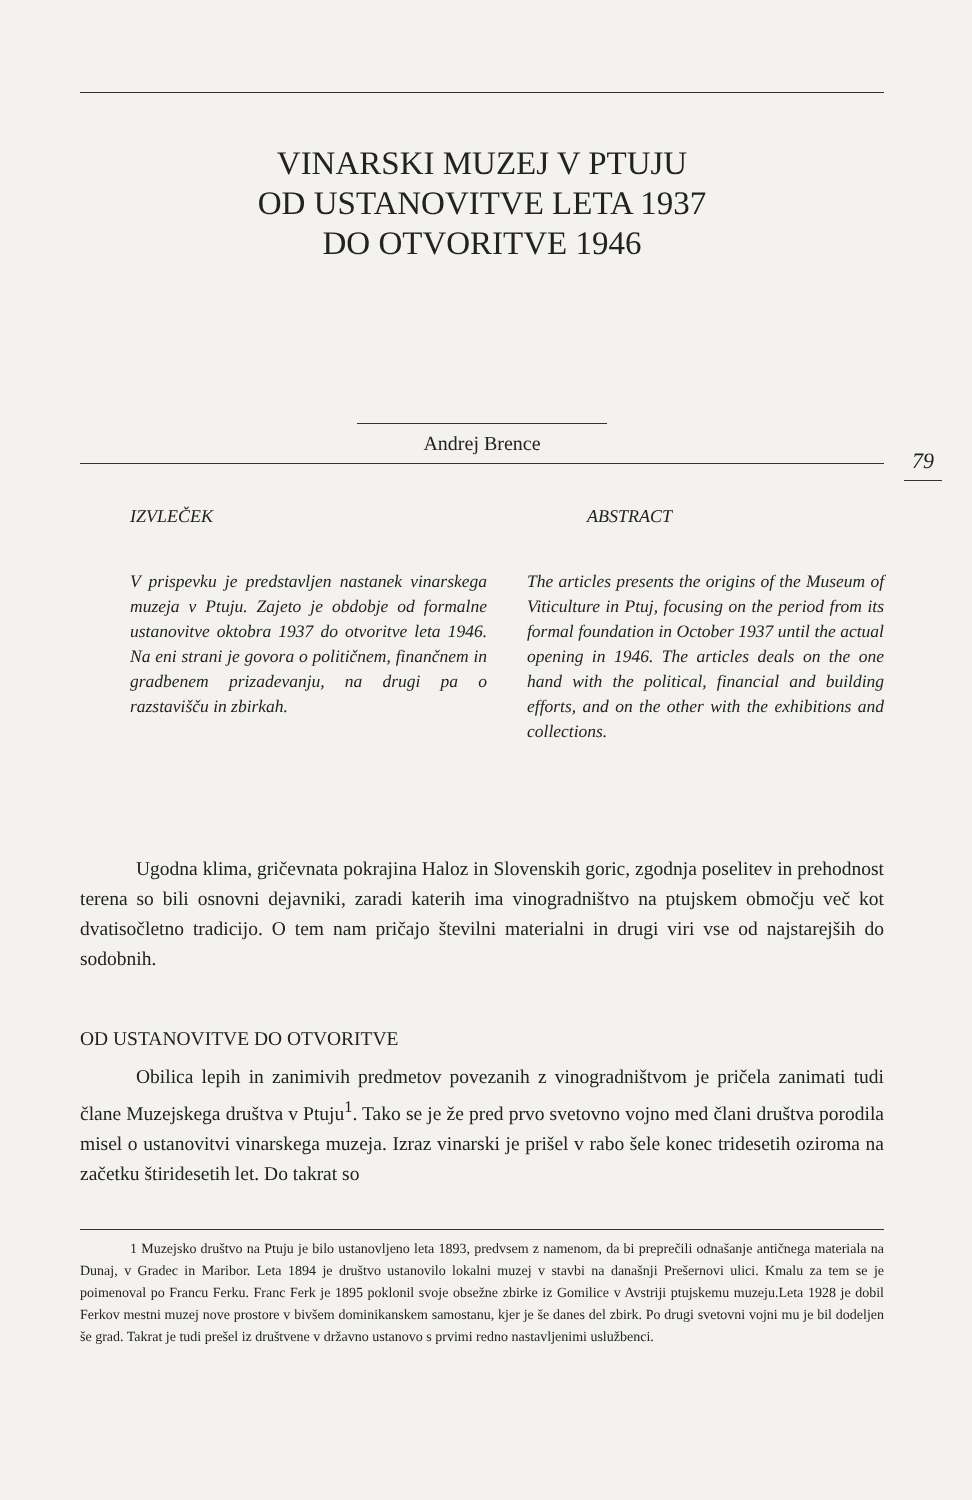VINARSKI MUZEJ V PTUJU
OD USTANOVITVE LETA 1937
DO OTVORITVE 1946
Andrej Brence
79
IZVLEČEK
V prispevku je predstavljen nastanek vinarskega muzeja v Ptuju. Zajeto je obdobje od formalne ustanovitve oktobra 1937 do otvoritve leta 1946. Na eni strani je govora o političnem, finančnem in gradbenem prizadevanju, na drugi pa o razstavišču in zbirkah.
ABSTRACT
The articles presents the origins of the Museum of Viticulture in Ptuj, focusing on the period from its formal foundation in October 1937 until the actual opening in 1946. The articles deals on the one hand with the political, financial and building efforts, and on the other with the exhibitions and collections.
Ugodna klima, gričevnata pokrajina Haloz in Slovenskih goric, zgodnja poselitev in prehodnost terena so bili osnovni dejavniki, zaradi katerih ima vinogradništvo na ptujskem območju več kot dvatisočletno tradicijo. O tem nam pričajo številni materialni in drugi viri vse od najstarejših do sodobnih.
OD USTANOVITVE DO OTVORITVE
Obilica lepih in zanimivih predmetov povezanih z vinogradništvom je pričela zanimati tudi člane Muzejskega društva v Ptuju<sup>1</sup>. Tako se je že pred prvo svetovno vojno med člani društva porodila misel o ustanovitvi vinarskega muzeja. Izraz vinarski je prišel v rabo šele konec tridesetih oziroma na začetku štiridesetih let. Do takrat so
1 Muzejsko društvo na Ptuju je bilo ustanovljeno leta 1893, predvsem z namenom, da bi preprečili odnašanje antičnega materiala na Dunaj, v Gradec in Maribor. Leta 1894 je društvo ustanovilo lokalni muzej v stavbi na današnji Prešernovi ulici. Kmalu za tem se je poimenoval po Francu Ferku. Franc Ferk je 1895 poklonil svoje obsežne zbirke iz Gomilice v Avstriji ptujskemu muzeju.Leta 1928 je dobil Ferkov mestni muzej nove prostore v bivšem dominikanskem samostanu, kjer je še danes del zbirk. Po drugi svetovni vojni mu je bil dodeljen še grad. Takrat je tudi prešel iz društvene v državno ustanovo s prvimi redno nastavljenimi uslužbenci.